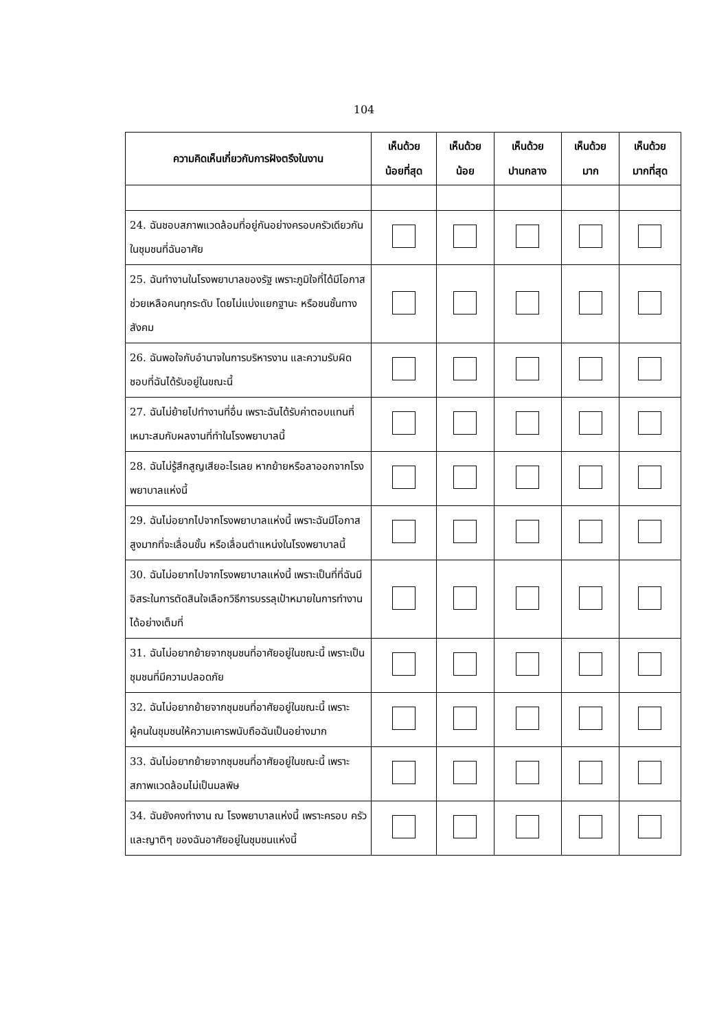104
| ความคิดเห็นเกี่ยวกับการฝังตรึงในงาน | เห็นด้วย น้อยที่สุด | เห็นด้วย น้อย | เห็นด้วย ปานกลาง | เห็นด้วย มาก | เห็นด้วย มากที่สุด |
| --- | --- | --- | --- | --- | --- |
| 24. ฉันชอบสภาพแวดล้อมที่อยู่กันอย่างครอบครัวเดียวกัน ในชุมชนที่ฉันอาศัย | | | | | |
| 25. ฉันทำงานในโรงพยาบาลของรัฐ เพราะภูมิใจที่ได้มีโอกาสช่วยเหลือคนทุกระดับ โดยไม่แบ่งแยกฐานะ หรือชนชั้นทางสังคม | | | | | |
| 26. ฉันพอใจกับอำนาจในการบริหารงาน และความรับผิดชอบที่ฉันได้รับอยู่ในขณะนี้ | | | | | |
| 27. ฉันไม่ย้ายไปทำงานที่อื่น เพราะฉันได้รับค่าตอบแทนที่เหมาะสมกับผลงานที่ทำในโรงพยาบาลนี้ | | | | | |
| 28. ฉันไม่รู้สึกสูญเสียอะไรเลย หากย้ายหรือลาออกจากโรงพยาบาลแห่งนี้ | | | | | |
| 29. ฉันไม่อยากไปจากโรงพยาบาลแห่งนี้ เพราะฉันมีโอกาสสูงมากที่จะเลื่อนขั้น หรือเลื่อนตำแหน่งในโรงพยาบาลนี้ | | | | | |
| 30. ฉันไม่อยากไปจากโรงพยาบาลแห่งนี้ เพราะเป็นที่ที่ฉันมีอิสระในการตัดสินใจเลือกวิธีการบรรลุเป้าหมายในการทำงานได้อย่างเต็มที่ | | | | | |
| 31. ฉันไม่อยากย้ายจากชุมชนที่อาศัยอยู่ในขณะนี้ เพราะเป็นชุมชนที่มีความปลอดภัย | | | | | |
| 32. ฉันไม่อยากย้ายจากชุมชนที่อาศัยอยู่ในขณะนี้ เพราะผู้คนในชุมชนให้ความเคารพนับถือฉันเป็นอย่างมาก | | | | | |
| 33. ฉันไม่อยากย้ายจากชุมชนที่อาศัยอยู่ในขณะนี้ เพราะสภาพแวดล้อมไม่เป็นมลพิษ | | | | | |
| 34. ฉันยังคงทำงาน ณ โรงพยาบาลแห่งนี้ เพราะครอบ ครัวและญาติๆ ของฉันอาศัยอยู่ในชุมชนแห่งนี้ | | | | | |